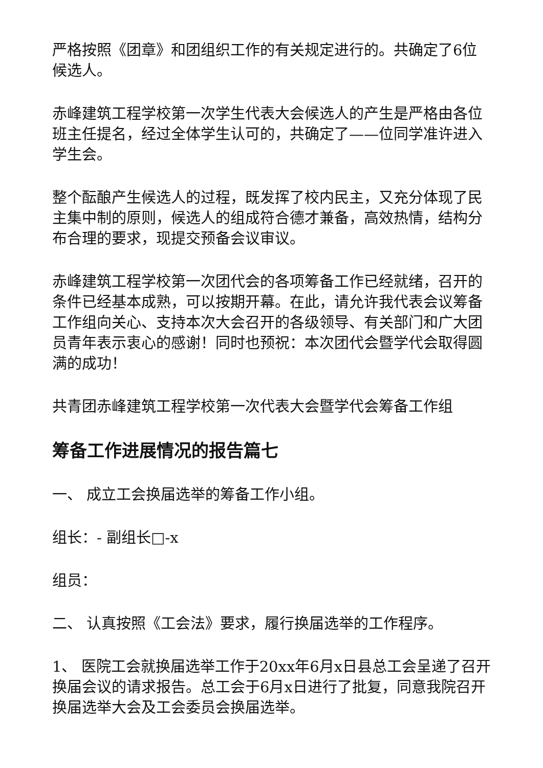严格按照《团章》和团组织工作的有关规定进行的。共确定了6位候选人。
赤峰建筑工程学校第一次学生代表大会候选人的产生是严格由各位班主任提名，经过全体学生认可的，共确定了——位同学准许进入学生会。
整个酝酿产生候选人的过程，既发挥了校内民主，又充分体现了民主集中制的原则，候选人的组成符合德才兼备，高效热情，结构分布合理的要求，现提交预备会议审议。
赤峰建筑工程学校第一次团代会的各项筹备工作已经就绪，召开的条件已经基本成熟，可以按期开幕。在此，请允许我代表会议筹备工作组向关心、支持本次大会召开的各级领导、有关部门和广大团员青年表示衷心的感谢！同时也预祝：本次团代会暨学代会取得圆满的成功！
共青团赤峰建筑工程学校第一次代表大会暨学代会筹备工作组
筹备工作进展情况的报告篇七
一、 成立工会换届选举的筹备工作小组。
组长：- 副组长□-x
组员：
二、 认真按照《工会法》要求，履行换届选举的工作程序。
1、 医院工会就换届选举工作于20xx年6月x日县总工会呈递了召开换届会议的请求报告。总工会于6月x日进行了批复，同意我院召开换届选举大会及工会委员会换届选举。